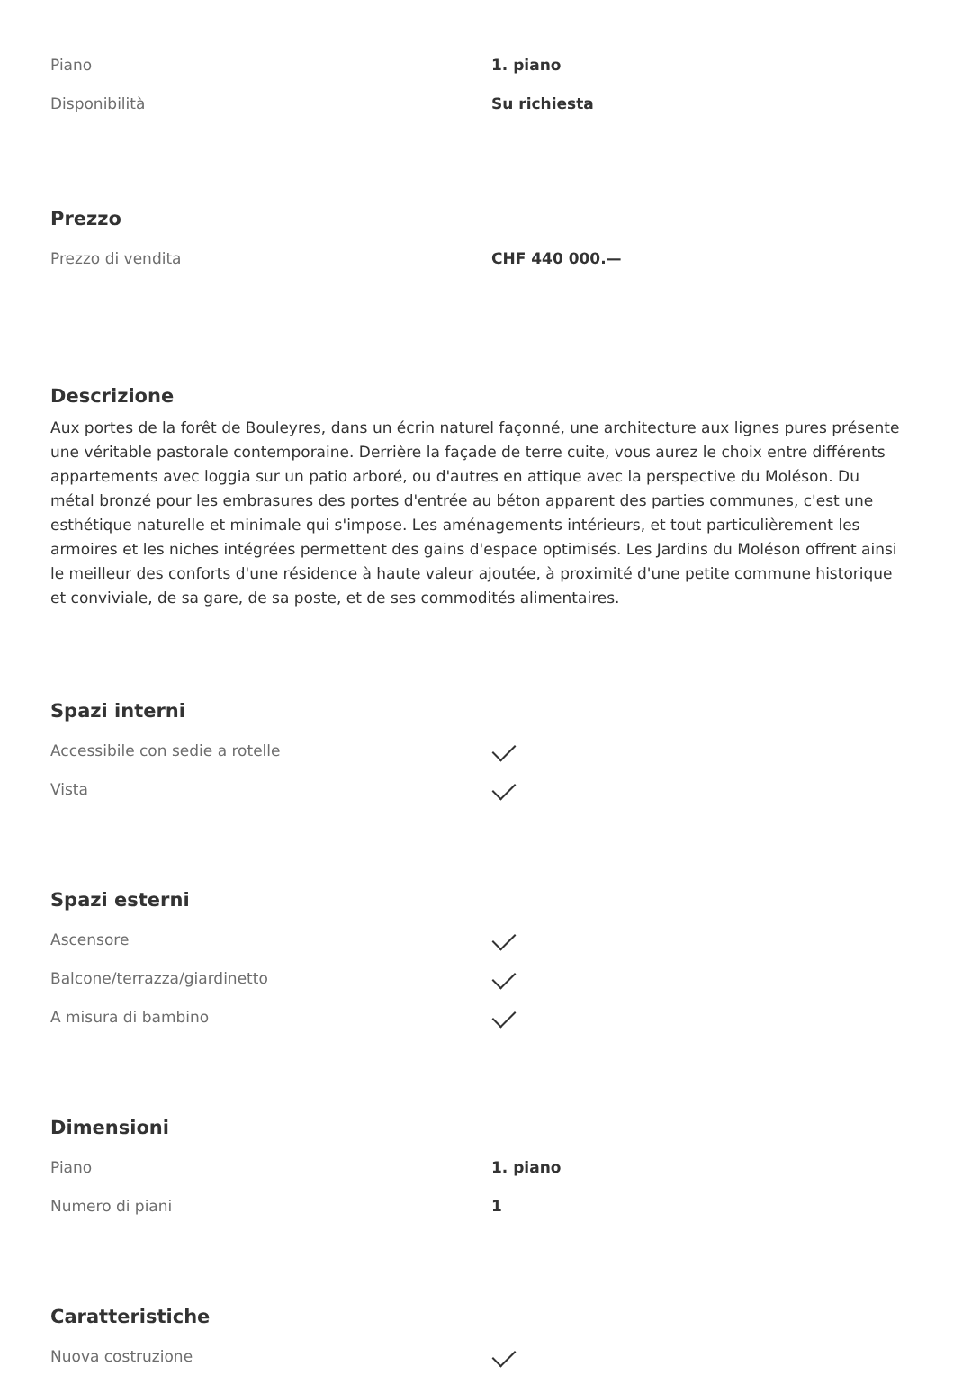| Piano | 1. piano |
| Disponibilità | Su richiesta |
Prezzo
| Prezzo di vendita | CHF 440 000.— |
Descrizione
Aux portes de la forêt de Bouleyres, dans un écrin naturel façonné, une architecture aux lignes pures présente une véritable pastorale contemporaine. Derrière la façade de terre cuite, vous aurez le choix entre différents appartements avec loggia sur un patio arboré, ou d'autres en attique avec la perspective du Moléson. Du métal bronzé pour les embrasures des portes d'entrée au béton apparent des parties communes, c'est une esthétique naturelle et minimale qui s'impose. Les aménagements intérieurs, et tout particulièrement les armoires et les niches intégrées permettent des gains d'espace optimisés. Les Jardins du Moléson offrent ainsi le meilleur des conforts d'une résidence à haute valeur ajoutée, à proximité d'une petite commune historique et conviviale, de sa gare, de sa poste, et de ses commodités alimentaires.
Spazi interni
| Accessibile con sedie a rotelle | |
| Vista | |
Spazi esterni
| Ascensore | |
| Balcone/terrazza/giardinetto | |
| A misura di bambino | |
Dimensioni
| Piano | 1. piano |
| Numero di piani | 1 |
Caratteristiche
| Nuova costruzione | |